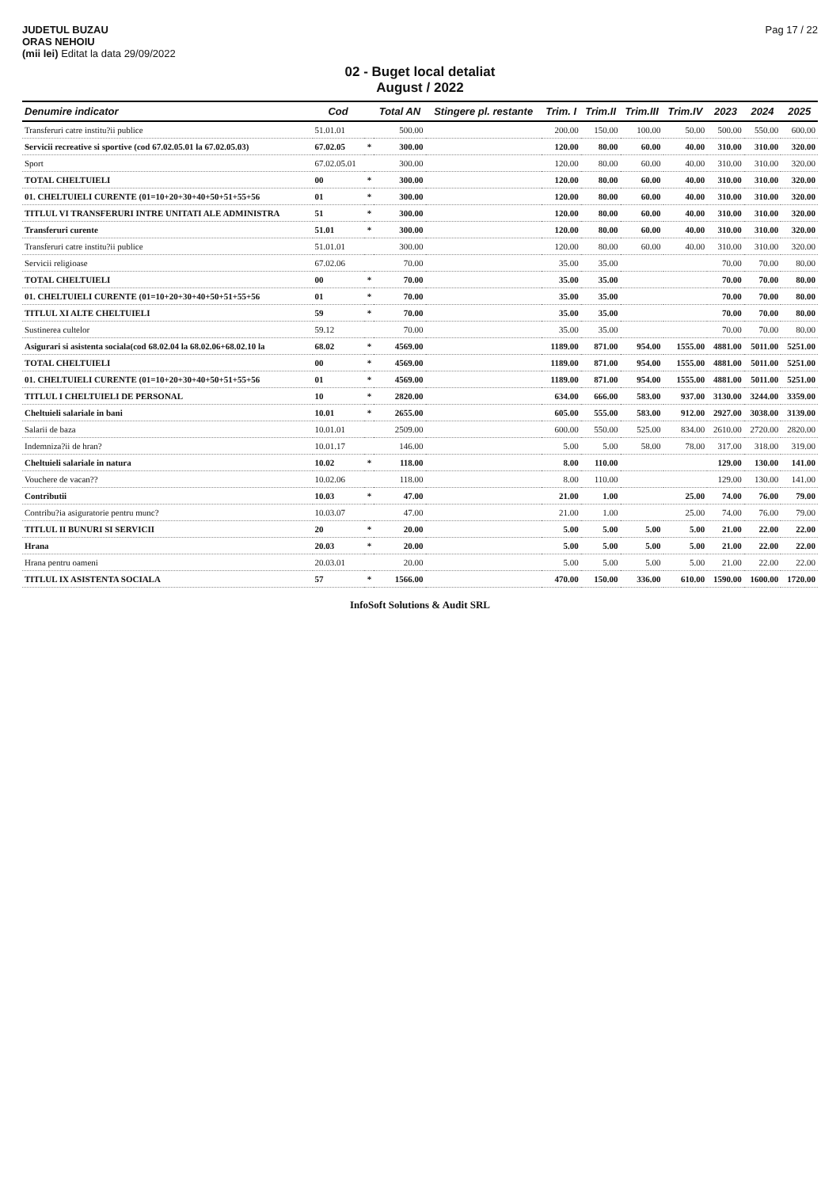JUDETUL BUZAU
ORAS NEHOIU
(mii lei) Editat la data 29/09/2022
Pag 17 / 22
02 - Buget local detaliat
August / 2022
| Denumire indicator | Cod | | Total AN | Stingere pl. restante | Trim. I | Trim.II | Trim.III | Trim.IV | 2023 | 2024 | 2025 |
| --- | --- | --- | --- | --- | --- | --- | --- | --- | --- | --- | --- |
| Transferuri catre institu?ii publice | 51.01.01 | | 500.00 | | 200.00 | 150.00 | 100.00 | 50.00 | 500.00 | 550.00 | 600.00 |
| Servicii recreative si sportive (cod 67.02.05.01 la 67.02.05.03) | 67.02.05 | * | 300.00 | | 120.00 | 80.00 | 60.00 | 40.00 | 310.00 | 310.00 | 320.00 |
| Sport | 67.02.05.01 | | 300.00 | | 120.00 | 80.00 | 60.00 | 40.00 | 310.00 | 310.00 | 320.00 |
| TOTAL CHELTUIELI | 00 | * | 300.00 | | 120.00 | 80.00 | 60.00 | 40.00 | 310.00 | 310.00 | 320.00 |
| 01. CHELTUIELI CURENTE (01=10+20+30+40+50+51+55+56 | 01 | * | 300.00 | | 120.00 | 80.00 | 60.00 | 40.00 | 310.00 | 310.00 | 320.00 |
| TITLUL VI TRANSFERURI INTRE UNITATI ALE ADMINISTRA | 51 | * | 300.00 | | 120.00 | 80.00 | 60.00 | 40.00 | 310.00 | 310.00 | 320.00 |
| Transferuri curente | 51.01 | * | 300.00 | | 120.00 | 80.00 | 60.00 | 40.00 | 310.00 | 310.00 | 320.00 |
| Transferuri catre institu?ii publice | 51.01.01 | | 300.00 | | 120.00 | 80.00 | 60.00 | 40.00 | 310.00 | 310.00 | 320.00 |
| Servicii religioase | 67.02.06 | | 70.00 | | 35.00 | 35.00 | | | 70.00 | 70.00 | 80.00 |
| TOTAL CHELTUIELI | 00 | * | 70.00 | | 35.00 | 35.00 | | | 70.00 | 70.00 | 80.00 |
| 01. CHELTUIELI CURENTE (01=10+20+30+40+50+51+55+56 | 01 | * | 70.00 | | 35.00 | 35.00 | | | 70.00 | 70.00 | 80.00 |
| TITLUL XI ALTE CHELTUIELI | 59 | * | 70.00 | | 35.00 | 35.00 | | | 70.00 | 70.00 | 80.00 |
| Sustinerea cultelor | 59.12 | | 70.00 | | 35.00 | 35.00 | | | 70.00 | 70.00 | 80.00 |
| Asigurari si asistenta sociala(cod 68.02.04 la 68.02.06+68.02.10 la | 68.02 | * | 4569.00 | | 1189.00 | 871.00 | 954.00 | 1555.00 | 4881.00 | 5011.00 | 5251.00 |
| TOTAL CHELTUIELI | 00 | * | 4569.00 | | 1189.00 | 871.00 | 954.00 | 1555.00 | 4881.00 | 5011.00 | 5251.00 |
| 01. CHELTUIELI CURENTE (01=10+20+30+40+50+51+55+56 | 01 | * | 4569.00 | | 1189.00 | 871.00 | 954.00 | 1555.00 | 4881.00 | 5011.00 | 5251.00 |
| TITLUL I CHELTUIELI DE PERSONAL | 10 | * | 2820.00 | | 634.00 | 666.00 | 583.00 | 937.00 | 3130.00 | 3244.00 | 3359.00 |
| Cheltuieli salariale in bani | 10.01 | * | 2655.00 | | 605.00 | 555.00 | 583.00 | 912.00 | 2927.00 | 3038.00 | 3139.00 |
| Salarii de baza | 10.01.01 | | 2509.00 | | 600.00 | 550.00 | 525.00 | 834.00 | 2610.00 | 2720.00 | 2820.00 |
| Indemniza?ii de hran? | 10.01.17 | | 146.00 | | 5.00 | 5.00 | 58.00 | 78.00 | 317.00 | 318.00 | 319.00 |
| Cheltuieli salariale in natura | 10.02 | * | 118.00 | | 8.00 | 110.00 | | | 129.00 | 130.00 | 141.00 |
| Vouchere de vacan?? | 10.02.06 | | 118.00 | | 8.00 | 110.00 | | | 129.00 | 130.00 | 141.00 |
| Contributii | 10.03 | * | 47.00 | | 21.00 | 1.00 | | 25.00 | 74.00 | 76.00 | 79.00 |
| Contribu?ia asiguratorie pentru munc? | 10.03.07 | | 47.00 | | 21.00 | 1.00 | | 25.00 | 74.00 | 76.00 | 79.00 |
| TITLUL II BUNURI SI SERVICII | 20 | * | 20.00 | | 5.00 | 5.00 | 5.00 | 5.00 | 21.00 | 22.00 | 22.00 |
| Hrana | 20.03 | * | 20.00 | | 5.00 | 5.00 | 5.00 | 5.00 | 21.00 | 22.00 | 22.00 |
| Hrana pentru oameni | 20.03.01 | | 20.00 | | 5.00 | 5.00 | 5.00 | 5.00 | 21.00 | 22.00 | 22.00 |
| TITLUL IX ASISTENTA SOCIALA | 57 | * | 1566.00 | | 470.00 | 150.00 | 336.00 | 610.00 | 1590.00 | 1600.00 | 1720.00 |
InfoSoft Solutions & Audit SRL